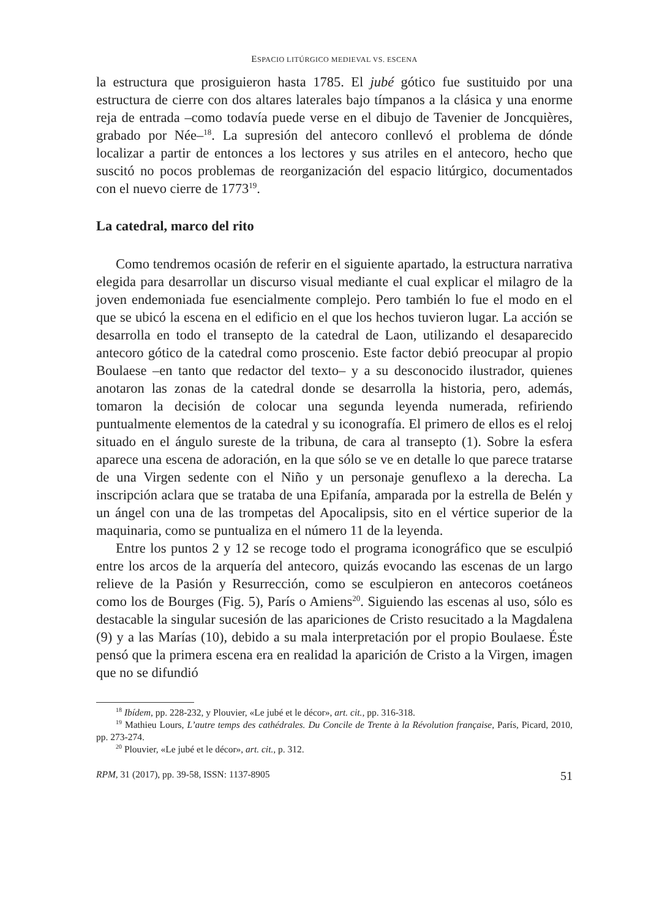ESPACIO LITÚRGICO MEDIEVAL VS. ESCENA
la estructura que prosiguieron hasta 1785. El jubé gótico fue sustituido por una estructura de cierre con dos altares laterales bajo tímpanos a la clásica y una enorme reja de entrada –como todavía puede verse en el dibujo de Tavenier de Joncquières, grabado por Née–<sup>18</sup>. La supresión del antecoro conllevó el problema de dónde localizar a partir de entonces a los lectores y sus atriles en el antecoro, hecho que suscitó no pocos problemas de reorganización del espacio litúrgico, documentados con el nuevo cierre de 1773<sup>19</sup>.
La catedral, marco del rito
Como tendremos ocasión de referir en el siguiente apartado, la estructura narrativa elegida para desarrollar un discurso visual mediante el cual explicar el milagro de la joven endemoniada fue esencialmente complejo. Pero también lo fue el modo en el que se ubicó la escena en el edificio en el que los hechos tuvieron lugar. La acción se desarrolla en todo el transepto de la catedral de Laon, utilizando el desaparecido antecoro gótico de la catedral como proscenio. Este factor debió preocupar al propio Boulaese –en tanto que redactor del texto– y a su desconocido ilustrador, quienes anotaron las zonas de la catedral donde se desarrolla la historia, pero, además, tomaron la decisión de colocar una segunda leyenda numerada, refiriendo puntualmente elementos de la catedral y su iconografía. El primero de ellos es el reloj situado en el ángulo sureste de la tribuna, de cara al transepto (1). Sobre la esfera aparece una escena de adoración, en la que sólo se ve en detalle lo que parece tratarse de una Virgen sedente con el Niño y un personaje genuflexo a la derecha. La inscripción aclara que se trataba de una Epifanía, amparada por la estrella de Belén y un ángel con una de las trompetas del Apocalipsis, sito en el vértice superior de la maquinaria, como se puntualiza en el número 11 de la leyenda.
Entre los puntos 2 y 12 se recoge todo el programa iconográfico que se esculpió entre los arcos de la arquería del antecoro, quizás evocando las escenas de un largo relieve de la Pasión y Resurrección, como se esculpieron en antecoros coetáneos como los de Bourges (Fig. 5), París o Amiens<sup>20</sup>. Siguiendo las escenas al uso, sólo es destacable la singular sucesión de las apariciones de Cristo resucitado a la Magdalena (9) y a las Marías (10), debido a su mala interpretación por el propio Boulaese. Éste pensó que la primera escena era en realidad la aparición de Cristo a la Virgen, imagen que no se difundió
<sup>18</sup> Ibídem, pp. 228-232, y Plouvier, «Le jubé et le décor», art. cit., pp. 316-318.
<sup>19</sup> Mathieu Lours, L’autre temps des cathédrales. Du Concile de Trente à la Révolution française, París, Picard, 2010, pp. 273-274.
<sup>20</sup> Plouvier, «Le jubé et le décor», art. cit., p. 312.
RPM, 31 (2017), pp. 39-58, ISSN: 1137-8905 51